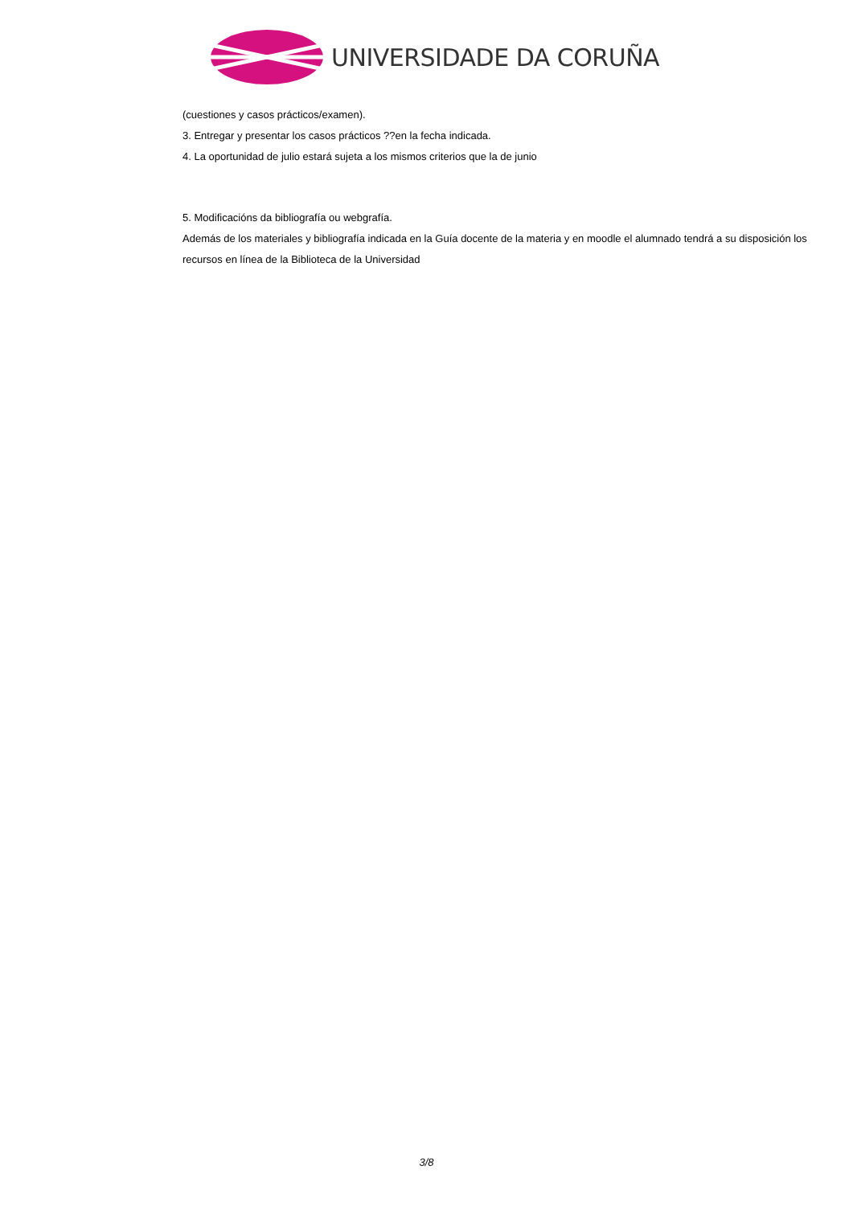UNIVERSIDADE DA CORUÑA
(cuestiones y casos prácticos/examen).
3. Entregar y presentar los casos prácticos ??en la fecha indicada.
4. La oportunidad de julio estará sujeta a los mismos criterios que la de junio
5. Modificacións da bibliografía ou webgrafía.
Además de los materiales y bibliografía indicada en la Guía docente de la materia y en moodle el alumnado tendrá a su disposición los recursos en línea de la Biblioteca de la Universidad
3/8